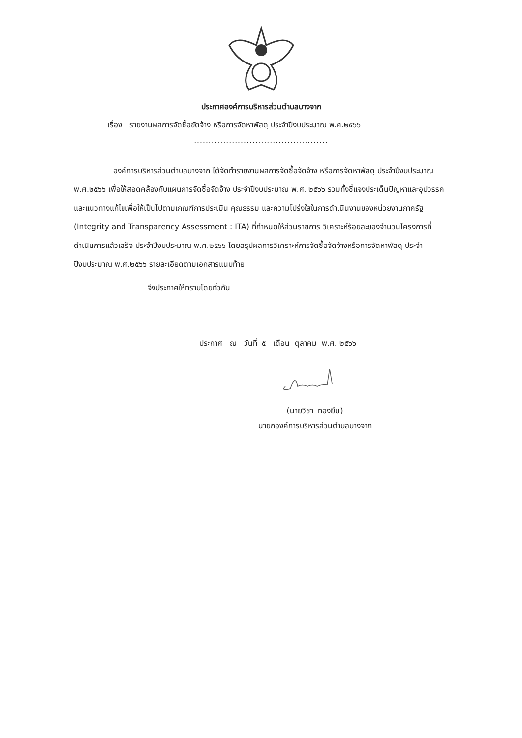ประกาศองค์การบริหารส่วนตำบลบางจาก
เรื่อง รายงานผลการจัดซื้อขัดจ้าง หรือการจัดหาพัสดุ ประจำปีงบประมาณ พ.ศ.๒๕๖๖
..............................................
องค์การบริหารส่วนตำบลบางจาก ได้จัดทำรายงานผลการจัดซื้อจัดจ้าง หรือการจัดหาพัสดุ ประจำปีงบประมาณ พ.ศ.๒๕๖๖ เพื่อให้สอดคล้องกับแผนการจัดซื้อจัดจ้าง ประจำปีงบประมาณ พ.ศ. ๒๕๖๖ รวมทั้งชี้แจงประเด็นปัญหาและอุปวรรค และแนวทางแก้ไขเพื่อให้เป็นไปตามเกณฑ์การประเมิน คุณธรรม และความโปร่งใสในการดำเนินงานของหน่วยงานภาครัฐ (Integrity and Transparency Assessment : ITA) ที่กำหนดให้ส่วนราชการ วิเคราะห์ร้อยละของจำนวนโครงการที่ดำเนินการแล้วเสร็จ ประจำปีงบประมาณ พ.ศ.๒๕๖๖ โดยสรุปผลการวิเคราะห์การจัดซื้อจัดจ้างหรือการจัดหาพัสดุ ประจำปีงบประมาณ พ.ศ.๒๕๖๖ รายละเอียดตามเอกสารแนบท้าย
จึงประกาศให้ทราบโดยทั่วกัน
ประกาศ ณ วันที่ ๕ เดือน ตุลาคม พ.ศ. ๒๕๖๖
(นายวิชา ทองยืน)
นายกองค์การบริหารส่วนตำบลบางจาก